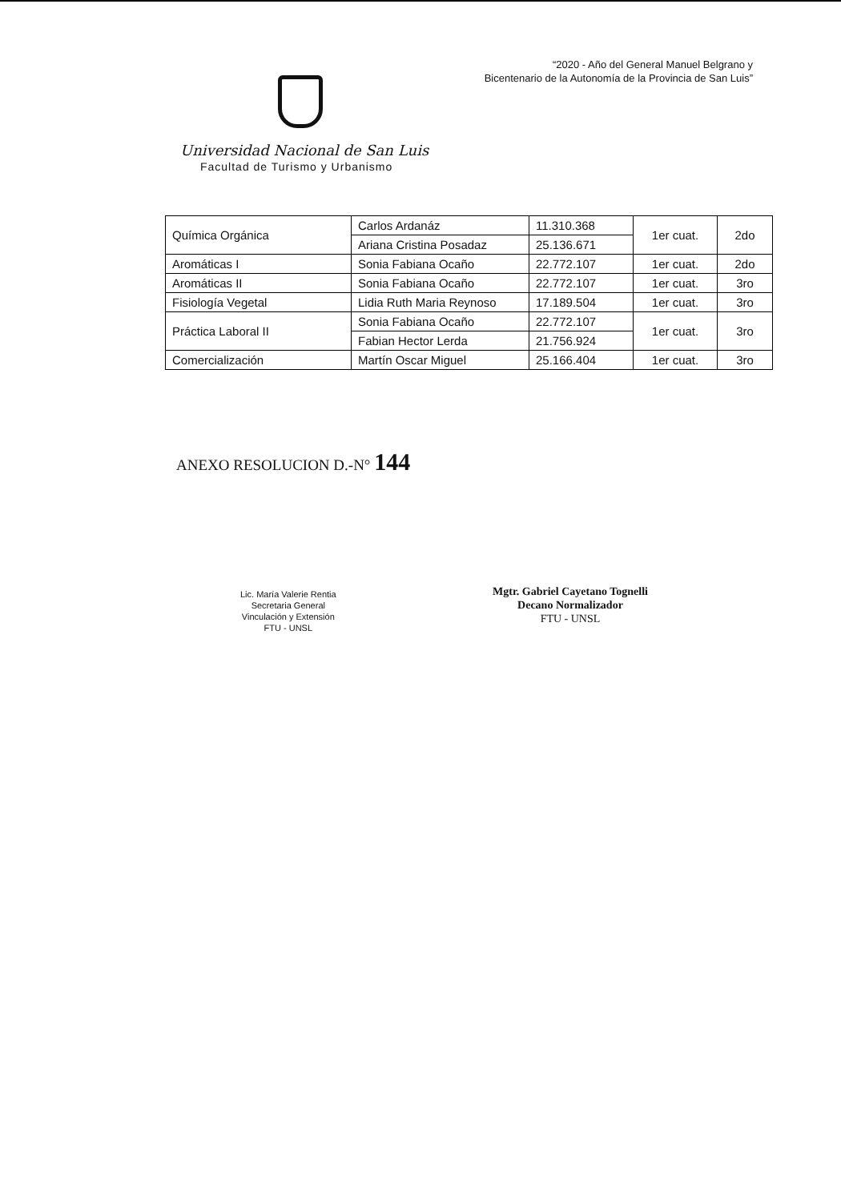“2020 - Año del General Manuel Belgrano y
Bicentenario de la Autonomía de la Provincia de San Luis”
Universidad Nacional de San Luis
Facultad de Turismo y Urbanismo
| Química Orgánica | Carlos Ardanáz | 11.310.368 | 1er cuat. | 2do |
| | Ariana Cristina Posadaz | 25.136.671 | | |
| Aromáticas I | Sonia Fabiana Ocaño | 22.772.107 | 1er cuat. | 2do |
| Aromáticas II | Sonia Fabiana Ocaño | 22.772.107 | 1er cuat. | 3ro |
| Fisiología Vegetal | Lidia Ruth Maria Reynoso | 17.189.504 | 1er cuat. | 3ro |
| Práctica Laboral II | Sonia Fabiana Ocaño | 22.772.107 | 1er cuat. | 3ro |
| | Fabian Hector Lerda | 21.756.924 | | |
| Comercialización | Martín Oscar Miguel | 25.166.404 | 1er cuat. | 3ro |
ANEXO RESOLUCION D.-N° 144
Lic. María Valerie Rentia
Secretaria General
Vinculación y Extensión
FTU - UNSL
Mgtr. Gabriel Cayetano Tognelli
Decano Normalizador
FTU - UNSL